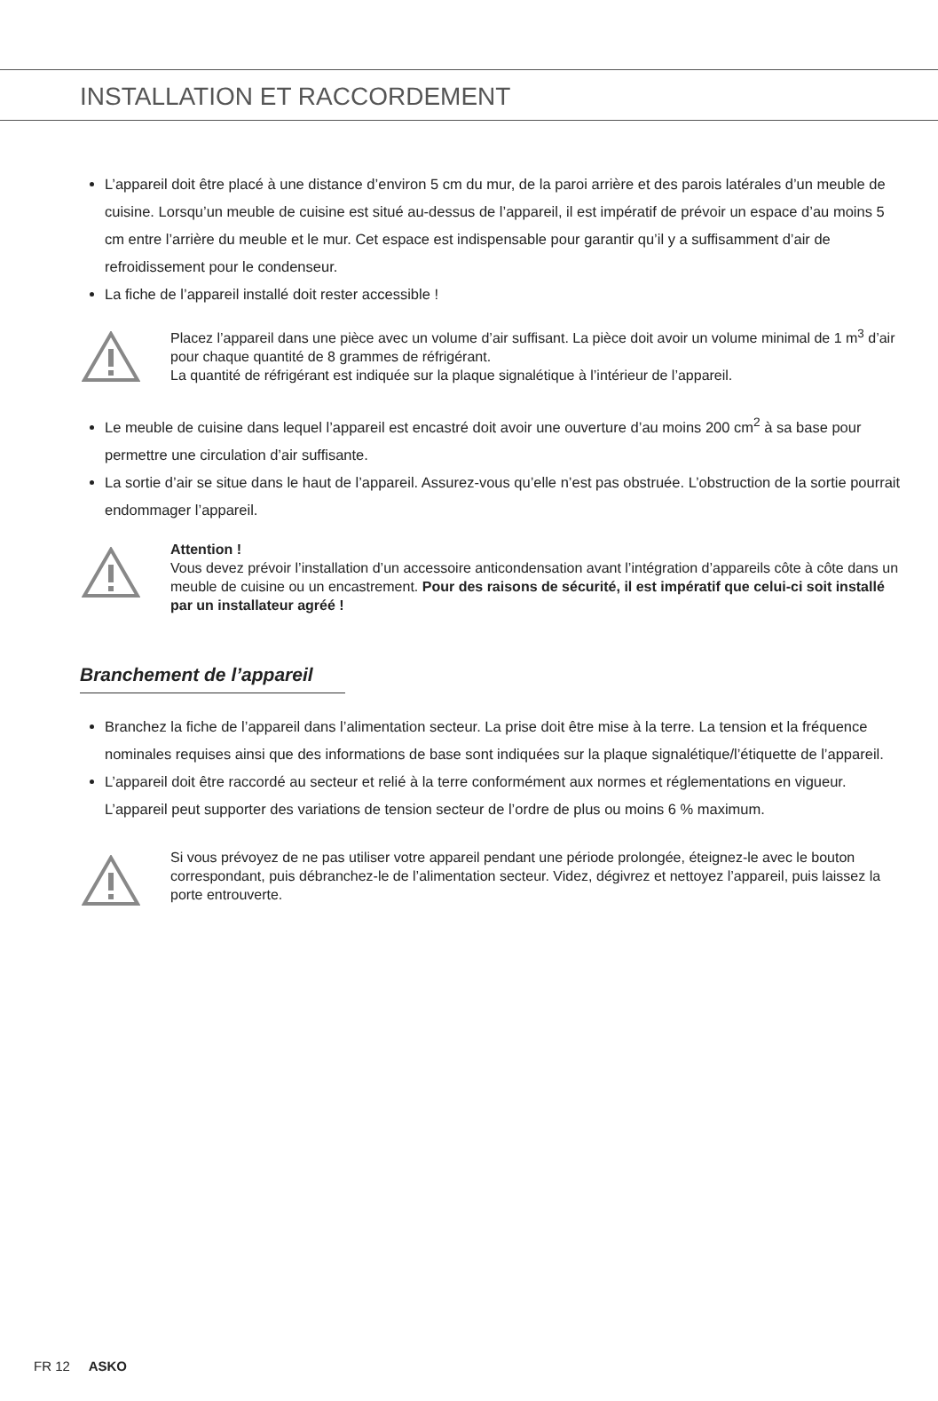INSTALLATION ET RACCORDEMENT
L’appareil doit être placé à une distance d’environ 5 cm du mur, de la paroi arrière et des parois latérales d’un meuble de cuisine. Lorsqu’un meuble de cuisine est situé au-dessus de l’appareil, il est impératif de prévoir un espace d’au moins 5 cm entre l’arrière du meuble et le mur. Cet espace est indispensable pour garantir qu’il y a suffisamment d’air de refroidissement pour le condenseur.
La fiche de l’appareil installé doit rester accessible !
Placez l’appareil dans une pièce avec un volume d’air suffisant. La pièce doit avoir un volume minimal de 1 m<sup>3</sup> d’air pour chaque quantité de 8 grammes de réfrigérant.
La quantité de réfrigérant est indiquée sur la plaque signalétique à l’intérieur de l’appareil.
Le meuble de cuisine dans lequel l’appareil est encastré doit avoir une ouverture d’au moins 200 cm<sup>2</sup> à sa base pour permettre une circulation d’air suffisante.
La sortie d’air se situe dans le haut de l’appareil. Assurez-vous qu’elle n’est pas obstruée. L’obstruction de la sortie pourrait endommager l’appareil.
Attention !
Vous devez prévoir l’installation d’un accessoire anticondensation avant l’intégration d’appareils côte à côte dans un meuble de cuisine ou un encastrement. Pour des raisons de sécurité, il est impératif que celui-ci soit installé par un installateur agréé !
Branchement de l’appareil
Branchez la fiche de l’appareil dans l’alimentation secteur. La prise doit être mise à la terre. La tension et la fréquence nominales requises ainsi que des informations de base sont indiquées sur la plaque signalétique/l’étiquette de l’appareil.
L’appareil doit être raccordé au secteur et relié à la terre conformément aux normes et réglementations en vigueur. L’appareil peut supporter des variations de tension secteur de l’ordre de plus ou moins 6 % maximum.
Si vous prévoyez de ne pas utiliser votre appareil pendant une période prolongée, éteignez-le avec le bouton correspondant, puis débranchez-le de l’alimentation secteur. Videz, dégivrez et nettoyez l’appareil, puis laissez la porte entrouverte.
FR 12 ASKO